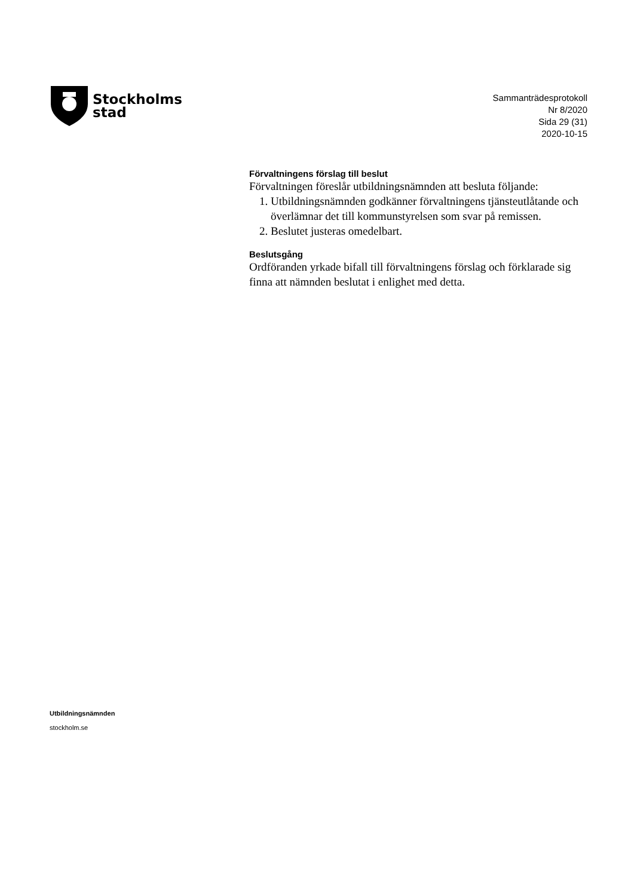Stockholms
stad
Sammanträdesprotokoll
Nr 8/2020
Sida 29 (31)
2020-10-15
Förvaltningens förslag till beslut
Förvaltningen föreslår utbildningsnämnden att besluta följande:
1. Utbildningsnämnden godkänner förvaltningens tjänsteutlåtande och överlämnar det till kommunstyrelsen som svar på remissen.
2. Beslutet justeras omedelbart.
Beslutsgång
Ordföranden yrkade bifall till förvaltningens förslag och förklarade sig finna att nämnden beslutat i enlighet med detta.
Utbildningsnämnden
stockholm.se